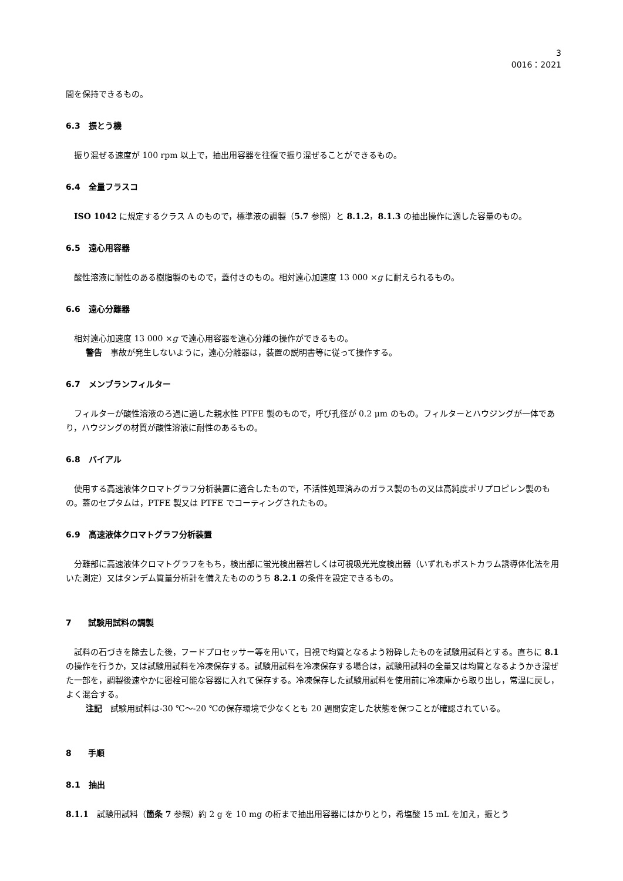3
0016：2021
間を保持できるもの。
6.3　振とう機
振り混ぜる速度が 100 rpm 以上で，抽出用容器を往復で振り混ぜることができるもの。
6.4　全量フラスコ
ISO 1042 に規定するクラス A のもので，標準液の調製（5.7 参照）と 8.1.2，8.1.3 の抽出操作に適した容量のもの。
6.5　遠心用容器
酸性溶液に耐性のある樹脂製のもので，蓋付きのもの。相対遠心加速度 13 000 ×g に耐えられるもの。
6.6　遠心分離器
相対遠心加速度 13 000 ×g で遠心用容器を遠心分離の操作ができるもの。
警告　事故が発生しないように，遠心分離器は，装置の説明書等に従って操作する。
6.7　メンブランフィルター
フィルターが酸性溶液のろ過に適した親水性 PTFE 製のもので，呼び孔径が 0.2 μm のもの。フィルターとハウジングが一体であり，ハウジングの材質が酸性溶液に耐性のあるもの。
6.8　バイアル
使用する高速液体クロマトグラフ分析装置に適合したもので，不活性処理済みのガラス製のもの又は高純度ポリプロピレン製のもの。蓋のセプタムは，PTFE 製又は PTFE でコーティングされたもの。
6.9　高速液体クロマトグラフ分析装置
分離部に高速液体クロマトグラフをもち，検出部に蛍光検出器若しくは可視吸光光度検出器（いずれもポストカラム誘導体化法を用いた測定）又はタンデム質量分析計を備えたもののうち 8.2.1 の条件を設定できるもの。
7　　試験用試料の調製
試料の石づきを除去した後，フードプロセッサー等を用いて，目視で均質となるよう粉砕したものを試験用試料とする。直ちに 8.1 の操作を行うか，又は試験用試料を冷凍保存する。試験用試料を冷凍保存する場合は，試験用試料の全量又は均質となるようかき混ぜた一部を，調製後速やかに密栓可能な容器に入れて保存する。冷凍保存した試験用試料を使用前に冷凍庫から取り出し，常温に戻し，よく混合する。
注記　試験用試料は-30 ℃〜-20 ℃の保存環境で少なくとも 20 週間安定した状態を保つことが確認されている。
8　　手順
8.1　抽出
8.1.1　試験用試料（箇条 7 参照）約 2 g を 10 mg の桁まで抽出用容器にはかりとり，希塩酸 15 mL を加え，振とう